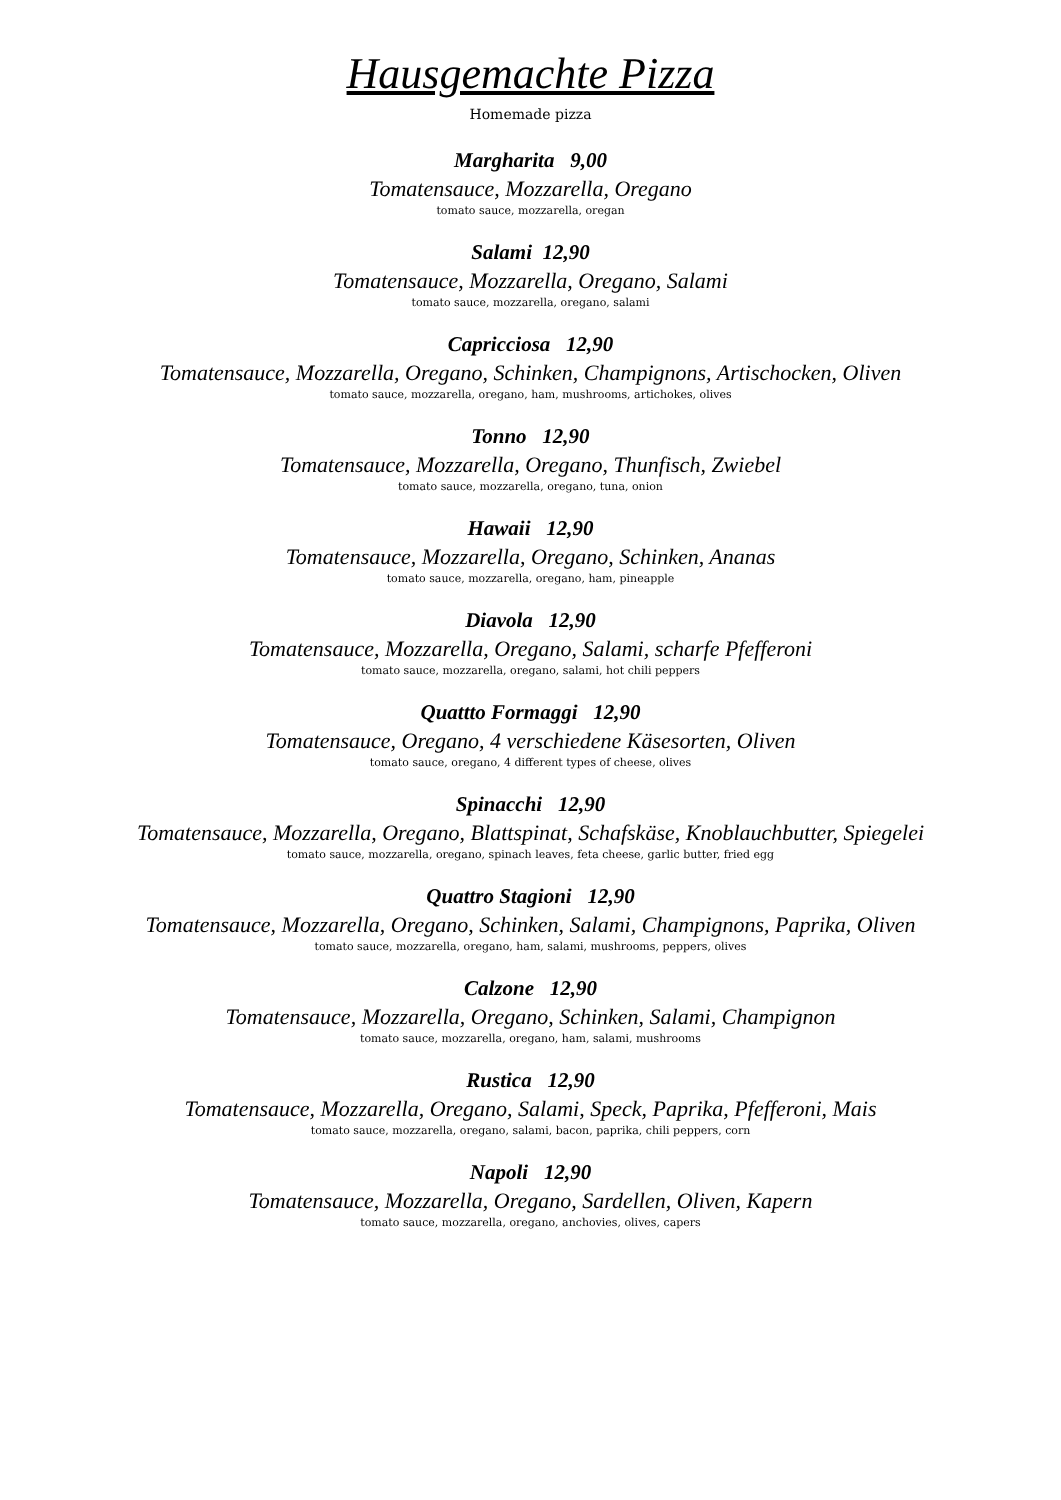Hausgemachte Pizza
Homemade pizza
Margharita 9,00
Tomatensauce, Mozzarella, Oregano
tomato sauce, mozzarella, oregan
Salami 12,90
Tomatensauce, Mozzarella, Oregano, Salami
tomato sauce, mozzarella, oregano, salami
Capricciosa 12,90
Tomatensauce, Mozzarella, Oregano, Schinken, Champignons, Artischocken, Oliven
tomato sauce, mozzarella, oregano, ham, mushrooms, artichokes, olives
Tonno 12,90
Tomatensauce, Mozzarella, Oregano, Thunfisch, Zwiebel
tomato sauce, mozzarella, oregano, tuna, onion
Hawaii 12,90
Tomatensauce, Mozzarella, Oregano, Schinken, Ananas
tomato sauce, mozzarella, oregano, ham, pineapple
Diavola 12,90
Tomatensauce, Mozzarella, Oregano, Salami, scharfe Pfefferoni
tomato sauce, mozzarella, oregano, salami, hot chili peppers
Quattto Formaggi 12,90
Tomatensauce, Oregano, 4 verschiedene Käsesorten, Oliven
tomato sauce, oregano, 4 different types of cheese, olives
Spinacchi 12,90
Tomatensauce, Mozzarella, Oregano, Blattspinat, Schafskäse, Knoblauchbutter, Spiegelei
tomato sauce, mozzarella, oregano, spinach leaves, feta cheese, garlic butter, fried egg
Quattro Stagioni 12,90
Tomatensauce, Mozzarella, Oregano, Schinken, Salami, Champignons, Paprika, Oliven
tomato sauce, mozzarella, oregano, ham, salami, mushrooms, peppers, olives
Calzone 12,90
Tomatensauce, Mozzarella, Oregano, Schinken, Salami, Champignon
tomato sauce, mozzarella, oregano, ham, salami, mushrooms
Rustica 12,90
Tomatensauce, Mozzarella, Oregano, Salami, Speck, Paprika, Pfefferoni, Mais
tomato sauce, mozzarella, oregano, salami, bacon, paprika, chili peppers, corn
Napoli 12,90
Tomatensauce, Mozzarella, Oregano, Sardellen, Oliven, Kapern
tomato sauce, mozzarella, oregano, anchovies, olives, capers